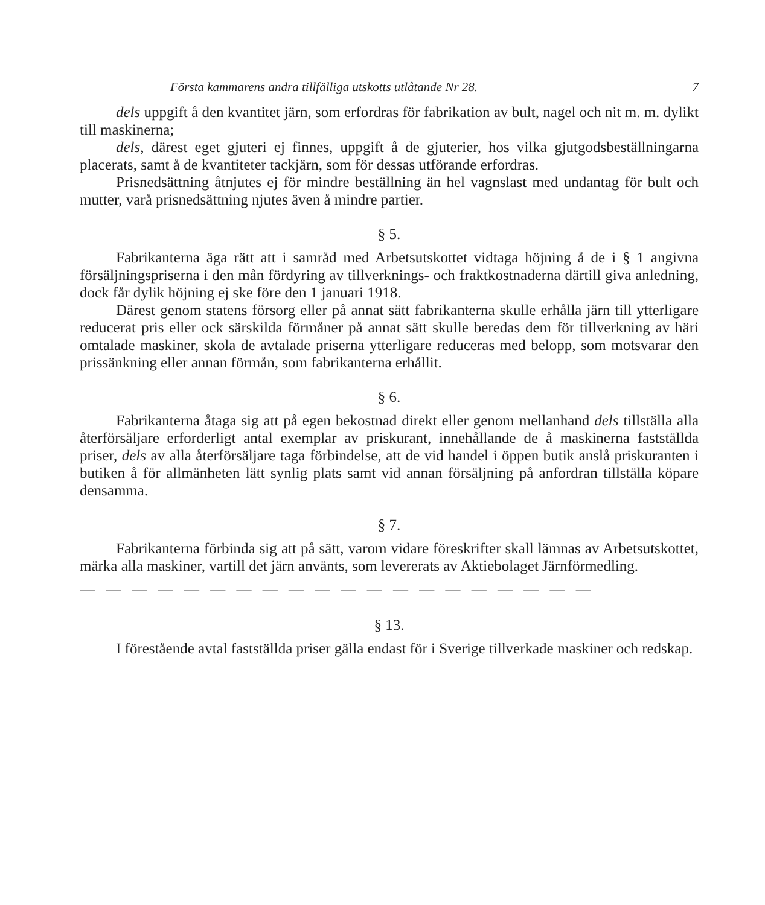Första kammarens andra tillfälliga utskotts utlåtande Nr 28. 7
dels uppgift å den kvantitet järn, som erfordras för fabrikation av bult, nagel och nit m. m. dylikt till maskinerna;
dels, därest eget gjuteri ej finnes, uppgift å de gjuterier, hos vilka gjutgodsbeställningarna placerats, samt å de kvantiteter tackjärn, som för dessas utförande erfordras.
Prisnedsättning åtnjutes ej för mindre beställning än hel vagnslast med undantag för bult och mutter, varå prisnedsättning njutes även å mindre partier.
§ 5.
Fabrikanterna äga rätt att i samråd med Arbetsutskottet vidtaga höjning å de i § 1 angivna försäljningspriserna i den mån fördyring av tillverknings- och fraktkostnaderna därtill giva anledning, dock får dylik höjning ej ske före den 1 januari 1918.
Därest genom statens försorg eller på annat sätt fabrikanterna skulle erhålla järn till ytterligare reducerat pris eller ock särskilda förmåner på annat sätt skulle beredas dem för tillverkning av häri omtalade maskiner, skola de avtalade priserna ytterligare reduceras med belopp, som motsvarar den prissänkning eller annan förmån, som fabrikanterna erhållit.
§ 6.
Fabrikanterna åtaga sig att på egen bekostnad direkt eller genom mellanhand dels tillställa alla återförsäljare erforderligt antal exemplar av priskurant, innehållande de å maskinerna fastställda priser, dels av alla återförsäljare taga förbindelse, att de vid handel i öppen butik anslå priskuranten i butiken å för allmänheten lätt synlig plats samt vid annan försäljning på anfordran tillställa köpare densamma.
§ 7.
Fabrikanterna förbinda sig att på sätt, varom vidare föreskrifter skall lämnas av Arbetsutskottet, märka alla maskiner, vartill det järn använts, som levererats av Aktiebolaget Järnförmedling.
— — — — — — — — — — — — — — — — — — — —
§ 13.
I förestående avtal fastställda priser gälla endast för i Sverige tillverkade maskiner och redskap.